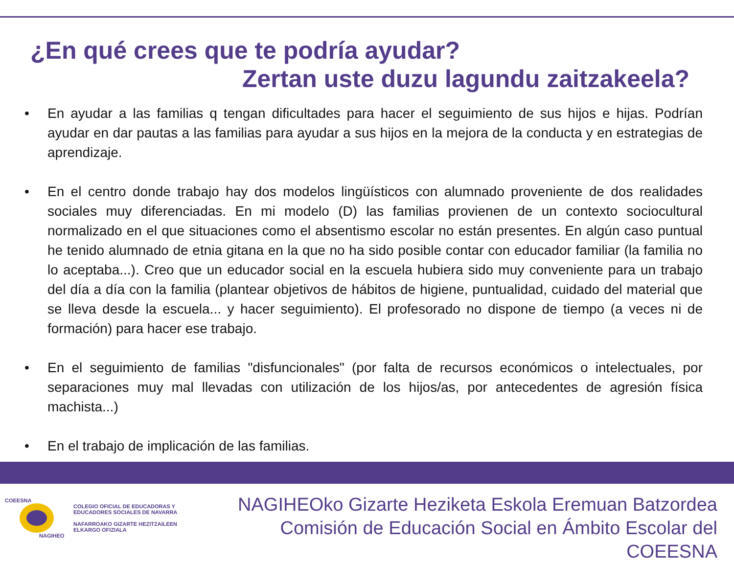¿En qué crees que te podría ayudar?
Zertan uste duzu lagundu zaitzakeela?
• En ayudar a las familias q tengan dificultades para hacer el seguimiento de sus hijos e hijas. Podrían ayudar en dar pautas a las familias para ayudar a sus hijos en la mejora de la conducta y en estrategias de aprendizaje.
• En el centro donde trabajo hay dos modelos lingüísticos con alumnado proveniente de dos realidades sociales muy diferenciadas. En mi modelo (D) las familias provienen de un contexto sociocultural normalizado en el que situaciones como el absentismo escolar no están presentes. En algún caso puntual he tenido alumnado de etnia gitana en la que no ha sido posible contar con educador familiar (la familia no lo aceptaba...). Creo que un educador social en la escuela hubiera sido muy conveniente para un trabajo del día a día con la familia (plantear objetivos de hábitos de higiene, puntualidad, cuidado del material que se lleva desde la escuela... y hacer seguimiento). El profesorado no dispone de tiempo (a veces ni de formación) para hacer ese trabajo.
• En el seguimiento de familias "disfuncionales" (por falta de recursos económicos o intelectuales, por separaciones muy mal llevadas con utilización de los hijos/as, por antecedentes de agresión física machista...)
• En el trabajo de implicación de las familias.
COEESNA
NAGIHEO
COLEGIO OFICIAL DE EDUCADORAS Y
EDUCADORES SOCIALES DE NAVARRA
NAFARROAKO GIZARTE HEZITZAILEEN
ELKARGO OFIZIALA
NAGIHEOko Gizarte Heziketa Eskola Eremuan Batzordea
Comisión de Educación Social en Ámbito Escolar del COEESNA